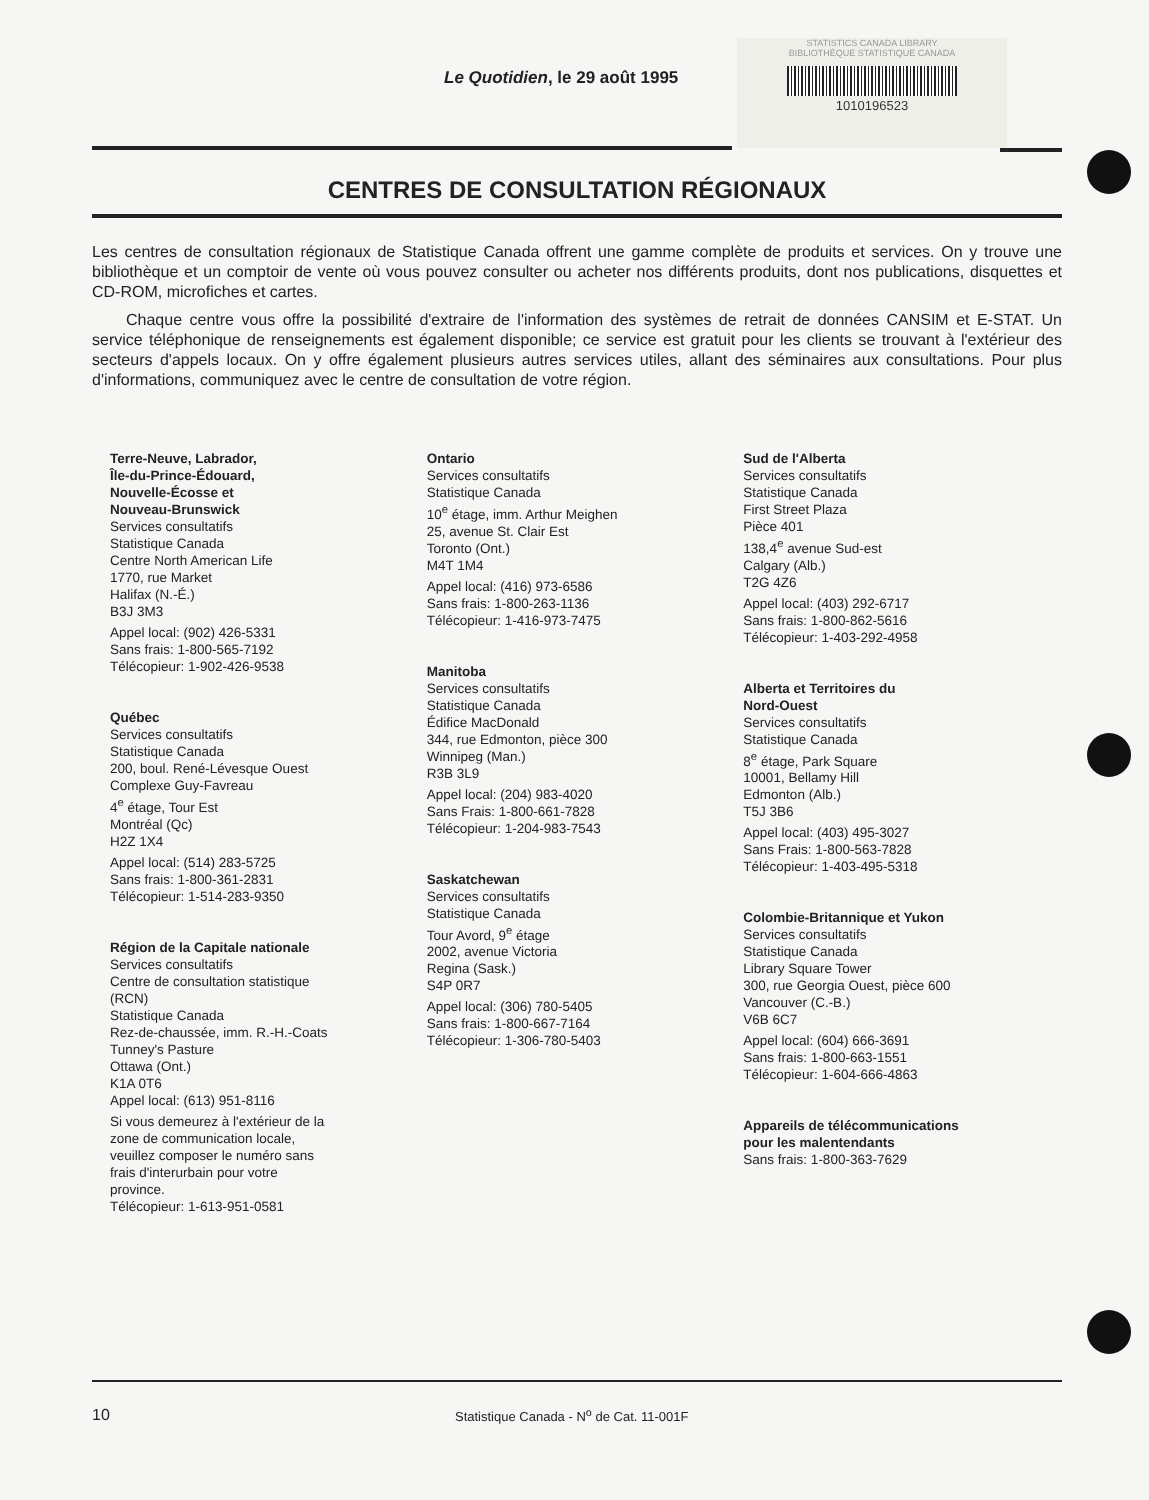Le Quotidien, le 29 août 1995
STATISTICS CANADA LIBRARY
BIBLIOTHÈQUE STATISTIQUE CANADA
1010196523
CENTRES DE CONSULTATION RÉGIONAUX
Les centres de consultation régionaux de Statistique Canada offrent une gamme complète de produits et services. On y trouve une bibliothèque et un comptoir de vente où vous pouvez consulter ou acheter nos différents produits, dont nos publications, disquettes et CD-ROM, microfiches et cartes.
Chaque centre vous offre la possibilité d'extraire de l'information des systèmes de retrait de données CANSIM et E-STAT. Un service téléphonique de renseignements est également disponible; ce service est gratuit pour les clients se trouvant à l'extérieur des secteurs d'appels locaux. On y offre également plusieurs autres services utiles, allant des séminaires aux consultations. Pour plus d'informations, communiquez avec le centre de consultation de votre région.
Terre-Neuve, Labrador,
Île-du-Prince-Édouard,
Nouvelle-Écosse et
Nouveau-Brunswick
Services consultatifs
Statistique Canada
Centre North American Life
1770, rue Market
Halifax (N.-É.)
B3J 3M3
Appel local: (902) 426-5331
Sans frais: 1-800-565-7192
Télécopieur: 1-902-426-9538
Québec
Services consultatifs
Statistique Canada
200, boul. René-Lévesque Ouest
Complexe Guy-Favreau
4<sup>e</sup> étage, Tour Est
Montréal (Qc)
H2Z 1X4
Appel local: (514) 283-5725
Sans frais: 1-800-361-2831
Télécopieur: 1-514-283-9350
Région de la Capitale nationale
Services consultatifs
Centre de consultation statistique
(RCN)
Statistique Canada
Rez-de-chaussée, imm. R.-H.-Coats
Tunney's Pasture
Ottawa (Ont.)
K1A 0T6
Appel local: (613) 951-8116
Si vous demeurez à l'extérieur de la
zone de communication locale,
veuillez composer le numéro sans
frais d'interurbain pour votre
province.
Télécopieur: 1-613-951-0581
Ontario
Services consultatifs
Statistique Canada
10<sup>e</sup> étage, imm. Arthur Meighen
25, avenue St. Clair Est
Toronto (Ont.)
M4T 1M4
Appel local: (416) 973-6586
Sans frais: 1-800-263-1136
Télécopieur: 1-416-973-7475
Manitoba
Services consultatifs
Statistique Canada
Édifice MacDonald
344, rue Edmonton, pièce 300
Winnipeg (Man.)
R3B 3L9
Appel local: (204) 983-4020
Sans Frais: 1-800-661-7828
Télécopieur: 1-204-983-7543
Saskatchewan
Services consultatifs
Statistique Canada
Tour Avord, 9<sup>e</sup> étage
2002, avenue Victoria
Regina (Sask.)
S4P 0R7
Appel local: (306) 780-5405
Sans frais: 1-800-667-7164
Télécopieur: 1-306-780-5403
Sud de l'Alberta
Services consultatifs
Statistique Canada
First Street Plaza
Pièce 401
138,4<sup>e</sup> avenue Sud-est
Calgary (Alb.)
T2G 4Z6
Appel local: (403) 292-6717
Sans frais: 1-800-862-5616
Télécopieur: 1-403-292-4958
Alberta et Territoires du
Nord-Ouest
Services consultatifs
Statistique Canada
8<sup>e</sup> étage, Park Square
10001, Bellamy Hill
Edmonton (Alb.)
T5J 3B6
Appel local: (403) 495-3027
Sans Frais: 1-800-563-7828
Télécopieur: 1-403-495-5318
Colombie-Britannique et Yukon
Services consultatifs
Statistique Canada
Library Square Tower
300, rue Georgia Ouest, pièce 600
Vancouver (C.-B.)
V6B 6C7
Appel local: (604) 666-3691
Sans frais: 1-800-663-1551
Télécopieur: 1-604-666-4863
Appareils de télécommunications
pour les malentendants
Sans frais: 1-800-363-7629
10 Statistique Canada - N<sup>o</sup> de Cat. 11-001F